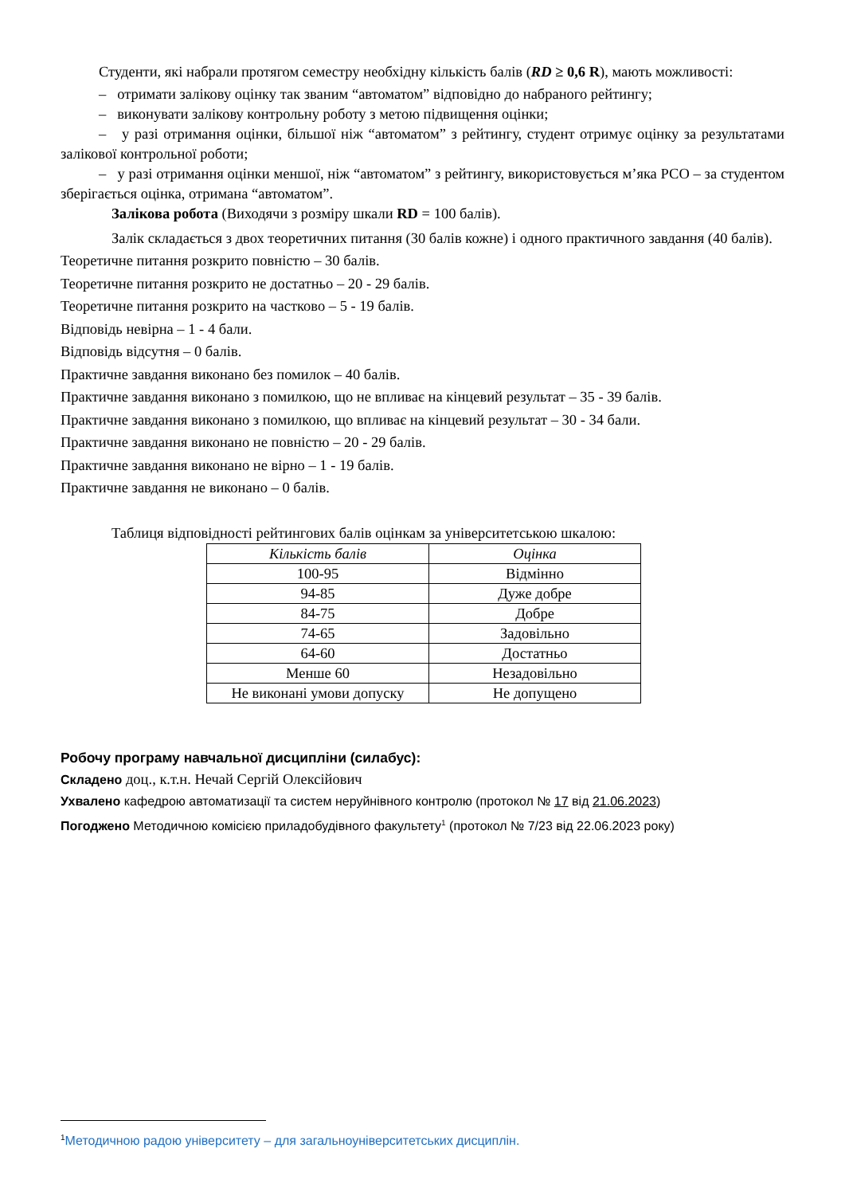Студенти, які набрали протягом семестру необхідну кількість балів (RD ≥ 0,6 R), мають можливості:
– отримати залікову оцінку так званим “автоматом” відповідно до набраного рейтингу;
– виконувати залікову контрольну роботу з метою підвищення оцінки;
– у разі отримання оцінки, більшої ніж “автоматом” з рейтингу, студент отримує оцінку за результатами залікової контрольної роботи;
– у разі отримання оцінки меншої, ніж “автоматом” з рейтингу, використовується м’яка РСО – за студентом зберігається оцінка, отримана “автоматом”.
Залікова робота (Виходячи з розміру шкали RD = 100 балів).
Залік складається з двох теоретичних питання (30 балів кожне) і одного практичного завдання (40 балів).
Теоретичне питання розкрито повністю – 30 балів.
Теоретичне питання розкрито не достатньо – 20 - 29 балів.
Теоретичне питання розкрито на частково – 5 - 19 балів.
Відповідь невірна – 1 - 4 бали.
Відповідь відсутня – 0 балів.
Практичне завдання виконано без помилок – 40 балів.
Практичне завдання виконано з помилкою, що не впливає на кінцевий результат – 35 - 39 балів.
Практичне завдання виконано з помилкою, що впливає на кінцевий результат – 30 - 34 бали.
Практичне завдання виконано не повністю – 20 - 29 балів.
Практичне завдання виконано не вірно – 1 - 19 балів.
Практичне завдання не виконано – 0 балів.
Таблиця відповідності рейтингових балів оцінкам за університетською шкалою:
| Кількість балів | Оцінка |
| 100-95 | Відмінно |
| 94-85 | Дуже добре |
| 84-75 | Добре |
| 74-65 | Задовільно |
| 64-60 | Достатньо |
| Менше 60 | Незадовільно |
| Не виконані умови допуску | Не допущено |
Робочу програму навчальної дисципліни (силабус):
Складено доц., к.т.н. Нечай Сергій Олексійович
Ухвалено кафедрою автоматизації та систем неруйнівного контролю (протокол № 17 від 21.06.2023)
Погоджено Методичною комісією приладобудівного факультету<sup>1</sup> (протокол № 7/23 від 22.06.2023 року)
<sup>1</sup> Методичною радою університету – для загальноуніверситетських дисциплін.